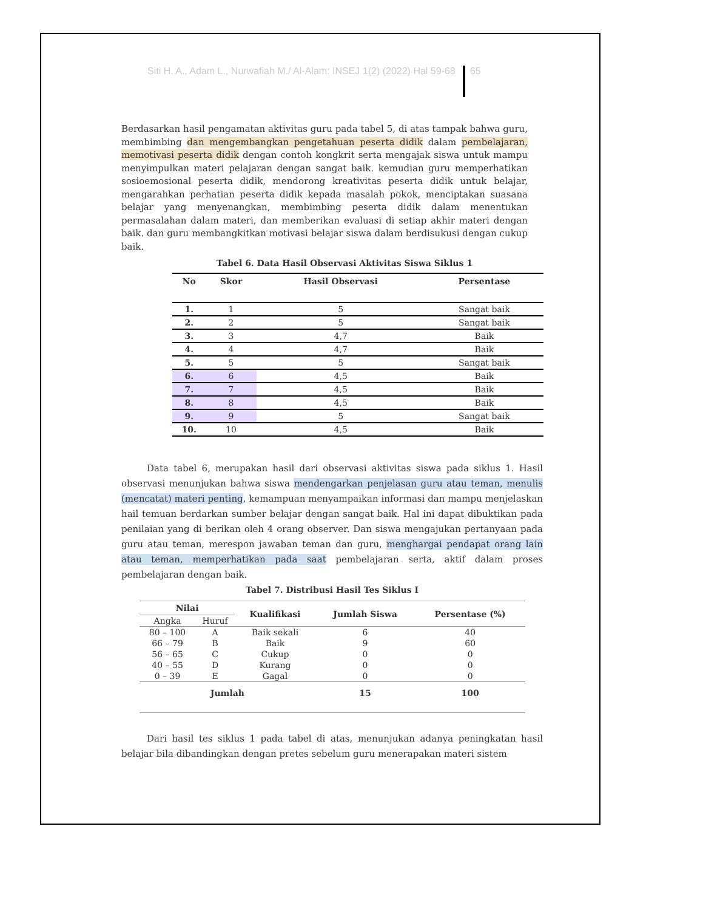Siti H. A., Adam L., Nurwafiah M./ Al-Alam: INSEJ 1(2) (2022) Hal 59-68 65
Berdasarkan hasil pengamatan aktivitas guru pada tabel 5, di atas tampak bahwa guru, membimbing dan mengembangkan pengetahuan peserta didik dalam pembelajaran, memotivasi peserta didik dengan contoh kongkrit serta mengajak siswa untuk mampu menyimpulkan materi pelajaran dengan sangat baik. kemudian guru memperhatikan sosioemosional peserta didik, mendorong kreativitas peserta didik untuk belajar, mengarahkan perhatian peserta didik kepada masalah pokok, menciptakan suasana belajar yang menyenangkan, membimbing peserta didik dalam menentukan permasalahan dalam materi, dan memberikan evaluasi di setiap akhir materi dengan baik. dan guru membangkitkan motivasi belajar siswa dalam berdisukusi dengan cukup baik.
Tabel 6. Data Hasil Observasi Aktivitas Siswa Siklus 1
| No | Skor | Hasil Observasi | Persentase |
| --- | --- | --- | --- |
| 1. | 1 | 5 | Sangat baik |
| 2. | 2 | 5 | Sangat baik |
| 3. | 3 | 4,7 | Baik |
| 4. | 4 | 4,7 | Baik |
| 5. | 5 | 5 | Sangat baik |
| 6. | 6 | 4,5 | Baik |
| 7. | 7 | 4,5 | Baik |
| 8. | 8 | 4,5 | Baik |
| 9. | 9 | 5 | Sangat baik |
| 10. | 10 | 4,5 | Baik |
Data tabel 6, merupakan hasil dari observasi aktivitas siswa pada siklus 1. Hasil observasi menunjukan bahwa siswa mendengarkan penjelasan guru atau teman, menulis (mencatat) materi penting, kemampuan menyampaikan informasi dan mampu menjelaskan hail temuan berdarkan sumber belajar dengan sangat baik. Hal ini dapat dibuktikan pada penilaian yang di berikan oleh 4 orang observer. Dan siswa mengajukan pertanyaan pada guru atau teman, merespon jawaban teman dan guru, menghargai pendapat orang lain atau teman, memperhatikan pada saat pembelajaran serta, aktif dalam proses pembelajaran dengan baik.
Tabel 7. Distribusi Hasil Tes Siklus I
| Nilai | | Kualifikasi | Jumlah Siswa | Persentase (%) |
| --- | --- | --- | --- | --- |
| Angka | Huruf | | | |
| 80 – 100 | A | Baik sekali | 6 | 40 |
| 66 – 79 | B | Baik | 9 | 60 |
| 56 – 65 | C | Cukup | 0 | 0 |
| 40 – 55 | D | Kurang | 0 | 0 |
| 0 – 39 | E | Gagal | 0 | 0 |
| Jumlah | | | 15 | 100 |
Dari hasil tes siklus 1 pada tabel di atas, menunjukan adanya peningkatan hasil belajar bila dibandingkan dengan pretes sebelum guru menerapakan materi sistem